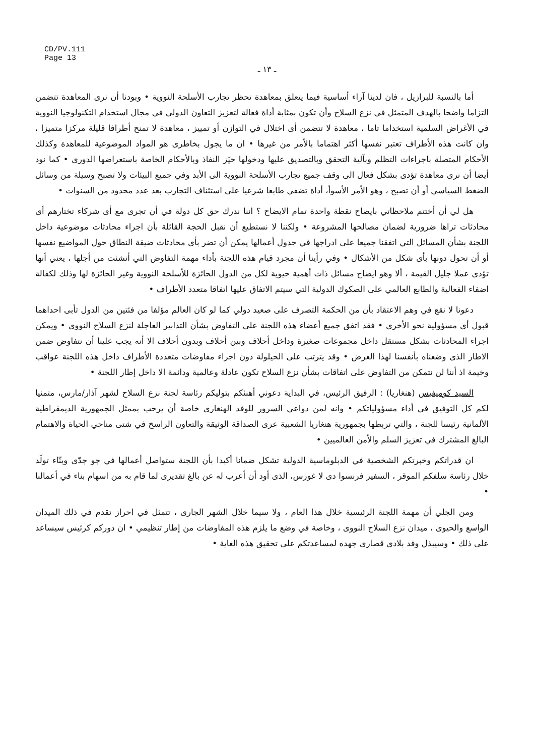CD/PV.111
Page 13
ـ ١٣ ـ
أما بالنسبة للبرازيل ، فان لدينا آراء أساسية فيما يتعلق بمعاهدة تحظر تجارب الأسلحة النووية • وبودنا أن نرى المعاهدة تتضمن التزاما واضحا بالهدف المتمثل في نزع السلاح وأن تكون بمثابة أداة فعالة لتعزيز التعاون الدولي في مجال استخدام التكنولوجيا النووية في الأغراض السلمية استخداما تاما ، معاهدة لا تتضمن أى اختلال في التوازن أو تمييز ، معاهدة لا تمنح أطرافا قليلة مركزا متميزا ، وان كانت هذه الأطراف تعتبر نفسها أكثر اهتماما بالأمر من غيرها • ان ما يجول بخاطرى هو المواد الموضوعية للمعاهدة وكذلك الأحكام المتصلة باجراءات التظلم وبآلية التحقق وبالتصديق عليها ودخولها حيّز النفاذ وبالأحكام الخاصة باستعراضها الدورى • كما نود أيضا أن نرى معاهدة تؤدى بشكل فعال الى وقف جميع تجارب الأسلحة النووية الى الأبد وفي جميع البيئات ولا تصبح وسيلة من وسائل الضغط السياسي أو أن تصبح ، وهو الأمر الأسوأ، أداة تضفي طابعا شرعيا على استئناف التجارب بعد عدد محدود من السنوات •
هل لي أن أختتم ملاحظاتي بايضاح نقطة واحدة تمام الايضاح ؟ اننا ندرك حق كل دولة في أن تجرى مع أى شركاء تختارهم أى محادثات تراها ضرورية لضمان مصالحها المشروعة • ولكننا لا نستطيع أن نقبل الحجة القائلة بأن اجراء محادثات موضوعية داخل اللجنة بشأن المسائل التي اتفقنا جميعا على ادراجها في جدول أعمالها يمكن أن تضر بأى محادثات ضيقة النطاق حول المواضيع نفسها أو أن تحول دونها بأى شكل من الأشكال • وفي رأينا أن مجرد قيام هذه اللجنة بأداء مهمة التفاوض التي أنشئت من أجلها ، يعني أنها تؤدى عملا جليل القيمة ، ألا وهو ايضاح مسائل ذات أهمية حيوية لكل من الدول الحائزة للأسلحة النووية وغير الحائزة لها وذلك لكفالة اضفاء الفعالية والطابع العالمي على الصكوك الدولية التي سيتم الاتفاق عليها اتفاقا متعدد الأطراف •
دعونا لا نقع في وهم الاعتقاد بأن من الحكمة التصرف على صعيد دولي كما لو كان العالم مؤلفا من فئتين من الدول تأبى احداهما قبول أى مسؤولية نحو الأخرى • فقد اتفق جميع أعضاء هذه اللجنة على التفاوض بشأن التدابير العاجلة لنزع السلاح النووى • ويمكن اجراء المحادثات بشكل مستقل داخل مجموعات صغيرة وداخل أحلاف وبين أحلاف وبدون أحلاف الا أنه يجب علينا أن نتفاوض ضمن الاطار الذى وضعناه بأنفسنا لهذا الغرض • وقد يترتب على الحيلولة دون اجراء مفاوضات متعددة الأطراف داخل هذه اللجنة عواقب وخيمة اذ أننا لن نتمكن من التفاوض على اتفاقات بشأن نزع السلاح تكون عادلة وعالمية ودائمة الا داخل إطار اللجنة •
السيد كوميفيس (هنغاريا) : الرفيق الرئيس، في البداية دعوني أهنئكم بتوليكم رئاسة لجنة نزع السلاح لشهر آذار/مارس، متمنيا لكم كل التوفيق في أداء مسؤولياتكم • وانه لمن دواعي السرور للوفد الهنغارى خاصة أن يرحب بممثل الجمهورية الديمقراطية الألمانية رئيسا للجنة ، والتي تربطها بجمهورية هنغاريا الشعبية عرى الصداقة الوثيقة والتعاون الراسخ في شتى مناحي الحياة والاهتمام البالغ المشترك في تعزيز السلم والأمن العالميين •
ان قدراتكم وخبرتكم الشخصية في الدبلوماسية الدولية تشكل ضمانا أكيدا بأن اللجنة ستواصل أعمالها في جو جدّى وبنّاء تولّد خلال رئاسة سلفكم الموقر ، السفير فرنسوا دى لا غورس، الذى أود أن أعرب له عن بالغ تقديرى لما قام به من اسهام بناء في أعمالنا •
ومن الجلي أن مهمة اللجنة الرئيسية خلال هذا العام ، ولا سيما خلال الشهر الجارى ، تتمثل في احراز تقدم في ذلك الميدان الواسع والحيوى ، ميدان نزع السلاح النووى ، وخاصة في وضع ما يلزم هذه المفاوضات من إطار تنظيمي • ان دوركم كرئيس سيساعد على ذلك • وسيبذل وفد بلادى قصارى جهده لمساعدتكم على تحقيق هذه الغاية •